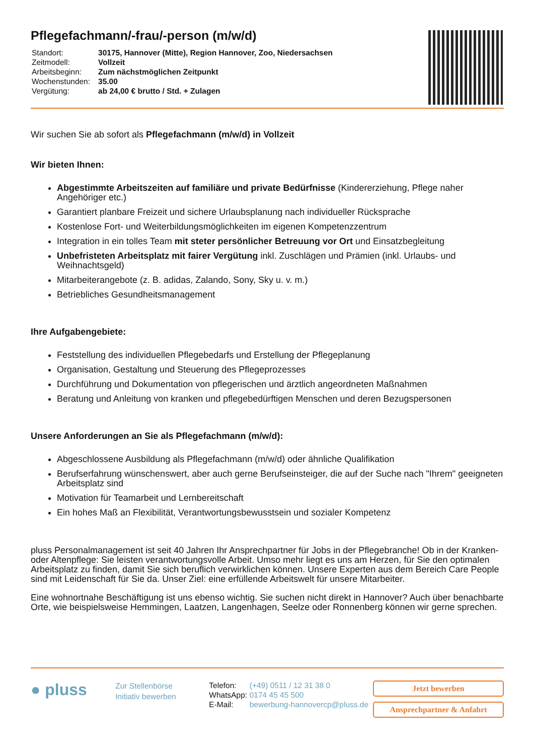Pflegefachmann/-frau/-person (m/w/d)
| Standort: | 30175, Hannover (Mitte), Region Hannover, Zoo, Niedersachsen |
| Zeitmodell: | Vollzeit |
| Arbeitsbeginn: | Zum nächstmöglichen Zeitpunkt |
| Wochenstunden: | 35.00 |
| Vergütung: | ab 24,00 € brutto / Std. + Zulagen |
Wir suchen Sie ab sofort als Pflegefachmann (m/w/d) in Vollzeit
Wir bieten Ihnen:
Abgestimmte Arbeitszeiten auf familiäre und private Bedürfnisse (Kindererziehung, Pflege naher Angehöriger etc.)
Garantiert planbare Freizeit und sichere Urlaubsplanung nach individueller Rücksprache
Kostenlose Fort- und Weiterbildungsmöglichkeiten im eigenen Kompetenzzentrum
Integration in ein tolles Team mit steter persönlicher Betreuung vor Ort und Einsatzbegleitung
Unbefristeten Arbeitsplatz mit fairer Vergütung inkl. Zuschlägen und Prämien (inkl. Urlaubs- und Weihnachtsgeld)
Mitarbeiterangebote (z. B. adidas, Zalando, Sony, Sky u. v. m.)
Betriebliches Gesundheitsmanagement
Ihre Aufgabengebiete:
Feststellung des individuellen Pflegebedarfs und Erstellung der Pflegeplanung
Organisation, Gestaltung und Steuerung des Pflegeprozesses
Durchführung und Dokumentation von pflegerischen und ärztlich angeordneten Maßnahmen
Beratung und Anleitung von kranken und pflegebedürftigen Menschen und deren Bezugspersonen
Unsere Anforderungen an Sie als Pflegefachmann (m/w/d):
Abgeschlossene Ausbildung als Pflegefachmann (m/w/d) oder ähnliche Qualifikation
Berufserfahrung wünschenswert, aber auch gerne Berufseinsteiger, die auf der Suche nach "Ihrem" geeigneten Arbeitsplatz sind
Motivation für Teamarbeit und Lernbereitschaft
Ein hohes Maß an Flexibilität, Verantwortungsbewusstsein und sozialer Kompetenz
pluss Personalmanagement ist seit 40 Jahren Ihr Ansprechpartner für Jobs in der Pflegebranche! Ob in der Kranken- oder Altenpflege: Sie leisten verantwortungsvolle Arbeit. Umso mehr liegt es uns am Herzen, für Sie den optimalen Arbeitsplatz zu finden, damit Sie sich beruflich verwirklichen können. Unsere Experten aus dem Bereich Care People sind mit Leidenschaft für Sie da. Unser Ziel: eine erfüllende Arbeitswelt für unsere Mitarbeiter.
Eine wohnortnahe Beschäftigung ist uns ebenso wichtig. Sie suchen nicht direkt in Hannover? Auch über benachbarte Orte, wie beispielsweise Hemmingen, Laatzen, Langenhagen, Seelze oder Ronnenberg können wir gerne sprechen.
● pluss
Zur Stellenbörse
Initiativ bewerben
| Telefon: | (+49) 0511 / 12 31 38 0 |
| WhatsApp: | 0174 45 45 500 |
| E-Mail: | bewerbung-hannovercp@pluss.de |
Jetzt bewerben
Ansprechpartner & Anfahrt